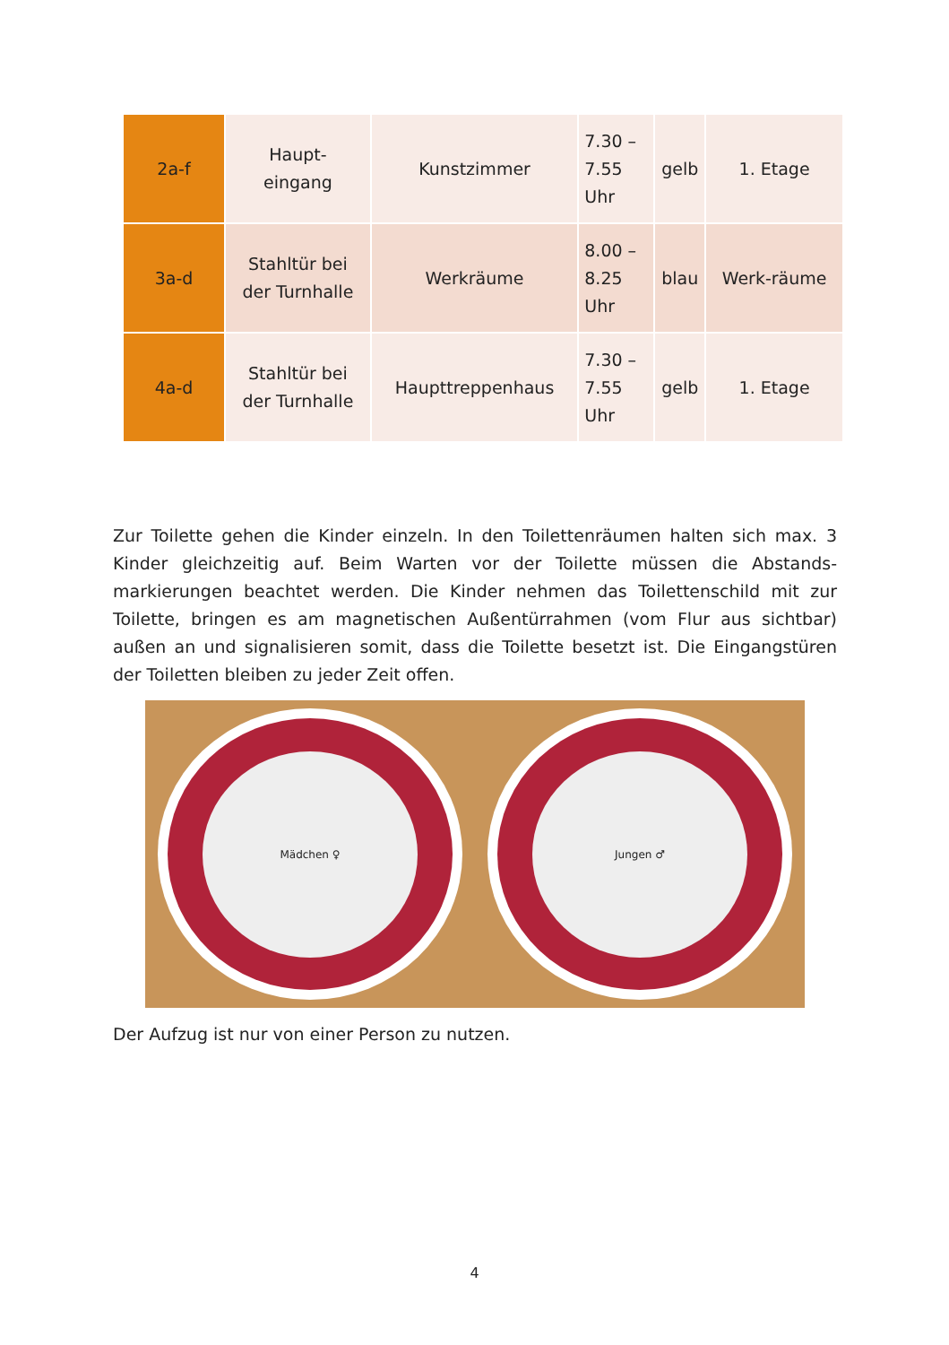| 2a-f | Haupt- eingang | Kunstzimmer | 7.30 – 7.55 Uhr | gelb | 1. Etage |
| 3a-d | Stahltür bei der Turnhalle | Werkräume | 8.00 – 8.25 Uhr | blau | Werk-räume |
| 4a-d | Stahltür bei der Turnhalle | Haupttreppenhaus | 7.30 – 7.55 Uhr | gelb | 1. Etage |
Zur Toilette gehen die Kinder einzeln. In den Toilettenräumen halten sich max. 3 Kinder gleichzeitig auf. Beim Warten vor der Toilette müssen die Abstands-markierungen beachtet werden. Die Kinder nehmen das Toilettenschild mit zur Toilette, bringen es am magnetischen Außentürrahmen (vom Flur aus sichtbar) außen an und signalisieren somit, dass die Toilette besetzt ist. Die Eingangstüren der Toiletten bleiben zu jeder Zeit offen.
Mädchen ♀ Jungen ♂
Der Aufzug ist nur von einer Person zu nutzen.
4